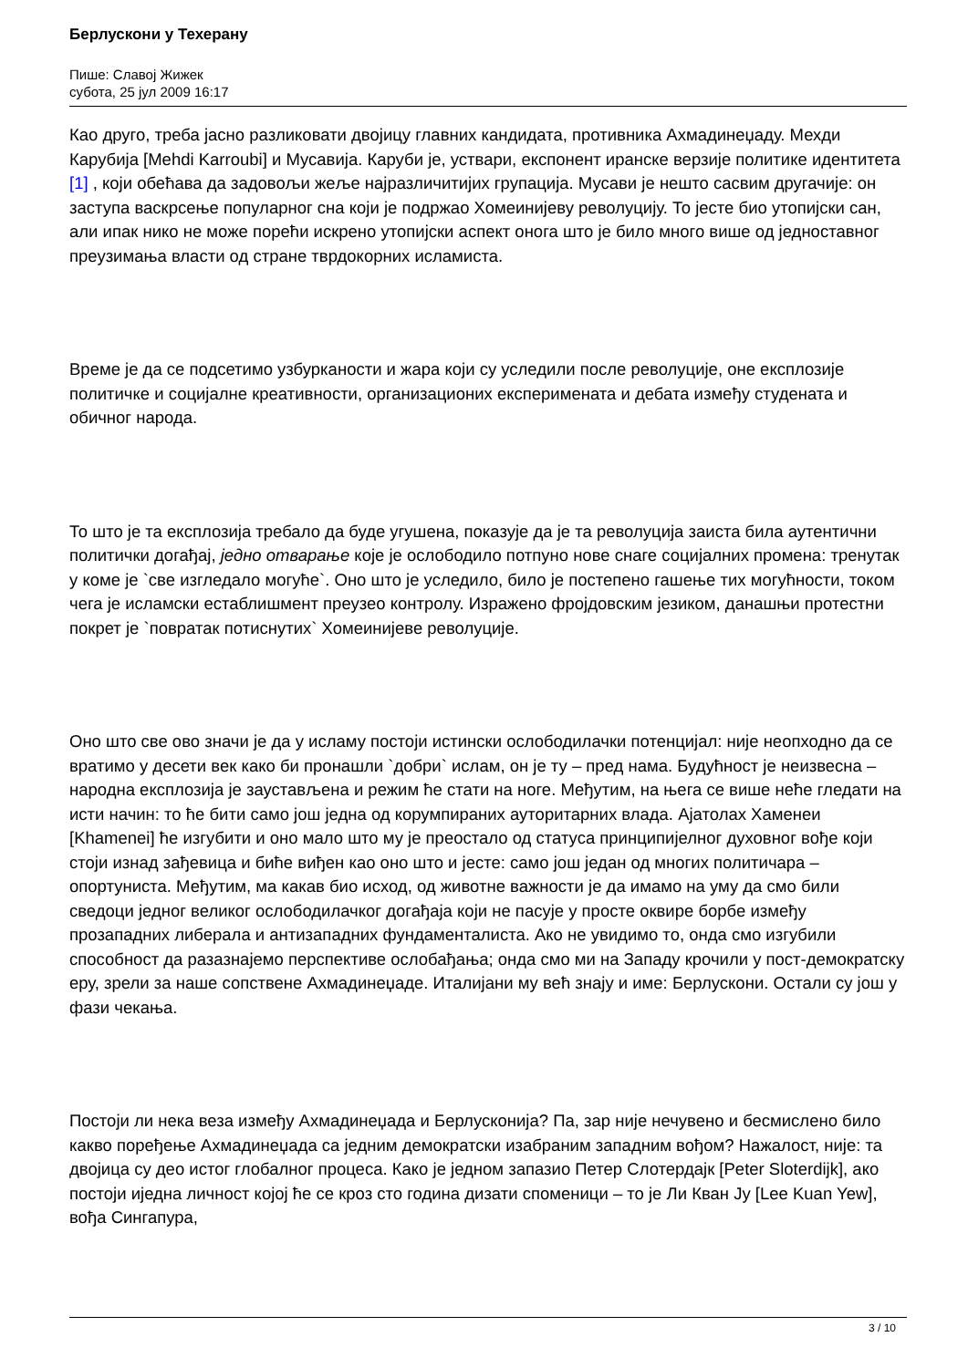Берлускони у Техерану
Пише: Славој Жижек
субота, 25 јул 2009 16:17
Као друго, треба јасно разликовати двојицу главних кандидата, противника Ахмадинеџаду. Мехди Карубија [Mehdi Karroubi] и Мусавија. Каруби је, уствари, експонент иранске верзије политике идентитета [1] , који обећава да задовољи жеље најразличитијих групација. Мусави је нешто сасвим другачије: он заступа васкрсење популарног сна који је подржао Хомеинијеву револуцију. То јесте био утопијски сан, али ипак нико не може порећи искрено утопијски аспект онога што је било много више од једноставног преузимања власти од стране тврдокорних исламиста.
Време је да се подсетимо узбурканости и жара који су уследили после револуције, оне експлозије политичке и социјалне креативности, организационих експеримената и дебата између студената и обичног народа.
То што је та експлозија требало да буде угушена, показује да је та револуција заиста била аутентични политички догађај, једно отварање које је ослободило потпуно нове снаге социјалних промена: тренутак у коме је `све изгледало могуће`. Оно што је уследило, било је постепено гашење тих могућности, током чега је исламски естаблишмент преузео контролу. Изражено фројдовским језиком, данашњи протестни покрет је `повратак потиснутих` Хомеинијеве револуције.
Оно што све ово значи је да у исламу постоји истински ослободилачки потенцијал: није неопходно да се вратимо у десети век како би пронашли `добри` ислам, он је ту – пред нама. Будућност је неизвесна – народна експлозија је заустављена и режим ће стати на ноге. Међутим, на њега се више неће гледати на исти начин: то ће бити само још једна од корумпираних ауторитарних влада. Ајатолах Хаменеи [Khamenei] ће изгубити и оно мало што му је преостало од статуса принципијелног духовног вође који стоји изнад зађевица и биће виђен као оно што и јесте: само још један од многих политичара – опортуниста. Међутим, ма какав био исход, од животне важности је да имамо на уму да смо били сведоци једног великог ослободилачког догађаја који не пасује у просте оквире борбе између прозападних либерала и антизападних фундаменталиста. Ако не увидимо то, онда смо изгубили способност да разазнајемо перспективе ослобађања; онда смо ми на Западу крочили у пост-демократску еру, зрели за наше сопствене Ахмадинеџаде. Италијани му већ знају и име: Берлускони. Остали су још у фази чекања.
Постоји ли нека веза између Ахмадинеџада и Берлусконија? Па, зар није нечувено и бесмислено било какво поређење Ахмадинеџада са једним демократски изабраним западним вођом? Нажалост, није: та двојица су део истог глобалног процеса. Како је једном запазио Петер Слотердајк [Peter Sloterdijk], ако постоји иједна личност којој ће се кроз сто година дизати споменици – то је Ли Кван Ју [Lee Kuan Yew], вођа Сингапура,
3 / 10